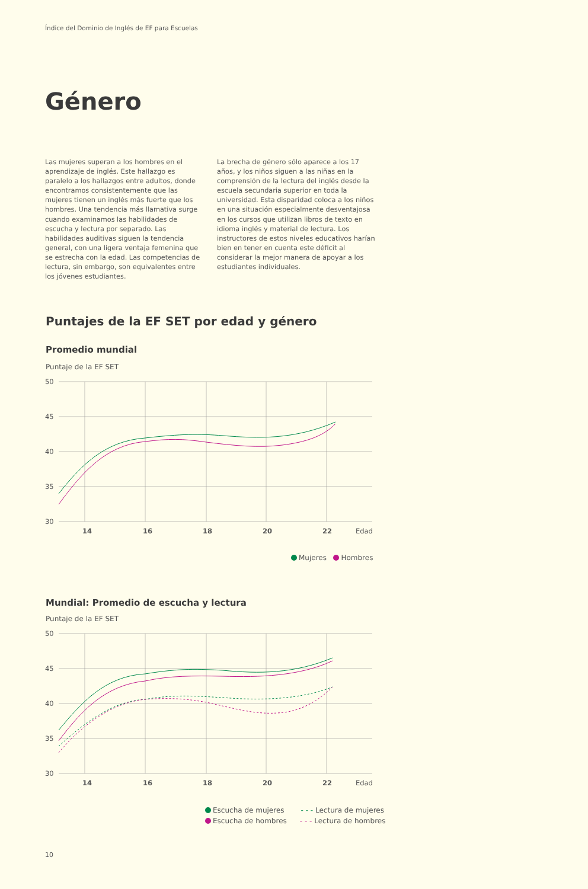Índice del Dominio de Inglés de EF para Escuelas
Género
Las mujeres superan a los hombres en el aprendizaje de inglés. Este hallazgo es paralelo a los hallazgos entre adultos, donde encontramos consistentemente que las mujeres tienen un inglés más fuerte que los hombres. Una tendencia más llamativa surge cuando examinamos las habilidades de escucha y lectura por separado. Las habilidades auditivas siguen la tendencia general, con una ligera ventaja femenina que se estrecha con la edad. Las competencias de lectura, sin embargo, son equivalentes entre los jóvenes estudiantes.
La brecha de género sólo aparece a los 17 años, y los niños siguen a las niñas en la comprensión de la lectura del inglés desde la escuela secundaria superior en toda la universidad. Esta disparidad coloca a los niños en una situación especialmente desventajosa en los cursos que utilizan libros de texto en idioma inglés y material de lectura. Los instructores de estos niveles educativos harían bien en tener en cuenta este déficit al considerar la mejor manera de apoyar a los estudiantes individuales.
Puntajes de la EF SET por edad y género
Promedio mundial
Puntaje de la EF SET
50
45
40
35
30
14
16
18
20
22
Edad
Mujeres Hombres
Mundial: Promedio de escucha y lectura
Puntaje de la EF SET
50
45
40
35
30
14
16
18
20
22
Edad
Escucha de mujeres - - - Lectura de mujeres
Escucha de hombres - - - Lectura de hombres
10